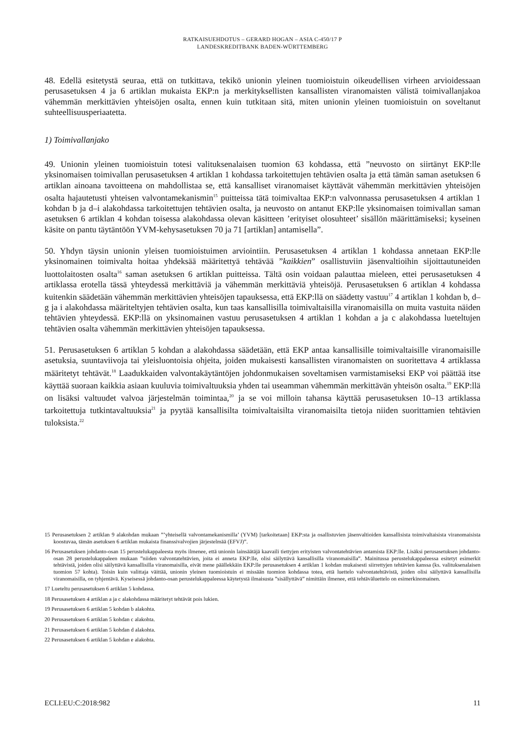RATKAISUEHDOTUS – GERARD HOGAN – ASIA C-450/17 P
LANDESKREDITBANK BADEN-WÜRTTEMBERG
48. Edellä esitetystä seuraa, että on tutkittava, tekikö unionin yleinen tuomioistuin oikeudellisen virheen arvioidessaan perusasetuksen 4 ja 6 artiklan mukaista EKP:n ja merkityksellisten kansallisten viranomaisten välistä toimivallanjakoa vähemmän merkittävien yhteisöjen osalta, ennen kuin tutkitaan sitä, miten unionin yleinen tuomioistuin on soveltanut suhteellisuusperiaatetta.
1) Toimivallanjako
49. Unionin yleinen tuomioistuin totesi valituksenalaisen tuomion 63 kohdassa, että ”neuvosto on siirtänyt EKP:lle yksinomaisen toimivallan perusasetuksen 4 artiklan 1 kohdassa tarkoitettujen tehtävien osalta ja että tämän saman asetuksen 6 artiklan ainoana tavoitteena on mahdollistaa se, että kansalliset viranomaiset käyttävät vähemmän merkittävien yhteisöjen osalta hajautetusti yhteisen valvontamekanismin<sup>15</sup> puitteissa tätä toimivaltaa EKP:n valvonnassa perusasetuksen 4 artiklan 1 kohdan b ja d–i alakohdassa tarkoitettujen tehtävien osalta, ja neuvosto on antanut EKP:lle yksinomaisen toimivallan saman asetuksen 6 artiklan 4 kohdan toisessa alakohdassa olevan käsitteen ’erityiset olosuhteet’ sisällön määrittämiseksi; kyseinen käsite on pantu täytäntöön YVM-kehysasetuksen 70 ja 71 [artiklan] antamisella”.
50. Yhdyn täysin unionin yleisen tuomioistuimen arviointiin. Perusasetuksen 4 artiklan 1 kohdassa annetaan EKP:lle yksinomainen toimivalta hoitaa yhdeksää määritettyä tehtävää ”kaikkien” osallistuviin jäsenvaltioihin sijoittautuneiden luottolaitosten osalta<sup>16</sup> saman asetuksen 6 artiklan puitteissa. Tältä osin voidaan palauttaa mieleen, ettei perusasetuksen 4 artiklassa erotella tässä yhteydessä merkittäviä ja vähemmän merkittäviä yhteisöjä. Perusasetuksen 6 artiklan 4 kohdassa kuitenkin säädetään vähemmän merkittävien yhteisöjen tapauksessa, että EKP:llä on säädetty vastuu<sup>17</sup> 4 artiklan 1 kohdan b, d–g ja i alakohdassa määriteltyjen tehtävien osalta, kun taas kansallisilla toimivaltaisilla viranomaisilla on muita vastuita näiden tehtävien yhteydessä. EKP:llä on yksinomainen vastuu perusasetuksen 4 artiklan 1 kohdan a ja c alakohdassa lueteltujen tehtävien osalta vähemmän merkittävien yhteisöjen tapauksessa.
51. Perusasetuksen 6 artiklan 5 kohdan a alakohdassa säädetään, että EKP antaa kansallisille toimivaltaisille viranomaisille asetuksia, suuntaviivoja tai yleisluontoisia ohjeita, joiden mukaisesti kansallisten viranomaisten on suoritettava 4 artiklassa määritetyt tehtävät.<sup>18</sup> Laadukkaiden valvontakäytäntöjen johdonmukaisen soveltamisen varmistamiseksi EKP voi päättää itse käyttää suoraan kaikkia asiaan kuuluvia toimivaltuuksia yhden tai useamman vähemmän merkittävän yhteisön osalta.<sup>19</sup> EKP:llä on lisäksi valtuudet valvoa järjestelmän toimintaa,<sup>20</sup> ja se voi milloin tahansa käyttää perusasetuksen 10–13 artiklassa tarkoitettuja tutkintavaltuuksia<sup>21</sup> ja pyytää kansallisilta toimivaltaisilta viranomaisilta tietoja niiden suorittamien tehtävien tuloksista.<sup>22</sup>
15 Perusasetuksen 2 artiklan 9 alakohdan mukaan ”’yhteisellä valvontamekanismilla’ (YVM) [tarkoitetaan] EKP:sta ja osallistuvien jäsenvaltioiden kansallisista toimivaltaisista viranomaisista koostuvaa, tämän asetuksen 6 artiklan mukaista finanssivalvojien järjestelmää (EFVJ)”.
16 Perusasetuksen johdanto-osan 15 perustelukappaleesta myös ilmenee, että unionin lainsäätäjä kaavaili tiettyjen erityisten valvontatehtävien antamista EKP:lle. Lisäksi perusasetuksen johdanto-osan 28 perustelukappaleen mukaan ”niiden valvontatehtävien, joita ei anneta EKP:lle, olisi säilyttävä kansallisilla viranomaisilla”. Mainitussa perustelukappaleessa esitetyt esimerkit tehtävistä, joiden olisi säilyttävä kansallisilla viranomaisilla, eivät mene päällekkäin EKP:lle perusasetuksen 4 artiklan 1 kohdan mukaisesti siirrettyjen tehtävien kanssa (ks. valituksenalaisen tuomion 57 kohta). Toisin kuin valittaja väittää, unionin yleinen tuomioistuin ei missään tuomion kohdassa totea, että luettelo valvontatehtävistä, joiden olisi säilyttävä kansallisilla viranomaisilla, on tyhjentävä. Kyseisessä johdanto-osan perustelukappaleessa käytetystä ilmaisusta ”sisällyttävä” nimittäin ilmenee, että tehtäväluettelo on esimerkinomainen.
17 Lueteltu perusasetuksen 6 artiklan 5 kohdassa.
18 Perusasetuksen 4 artiklan a ja c alakohdassa määritetyt tehtävät pois lukien.
19 Perusasetuksen 6 artiklan 5 kohdan b alakohta.
20 Perusasetuksen 6 artiklan 5 kohdan c alakohta.
21 Perusasetuksen 6 artiklan 5 kohdan d alakohta.
22 Perusasetuksen 6 artiklan 5 kohdan e alakohta.
ECLI:EU:C:2018:982 11